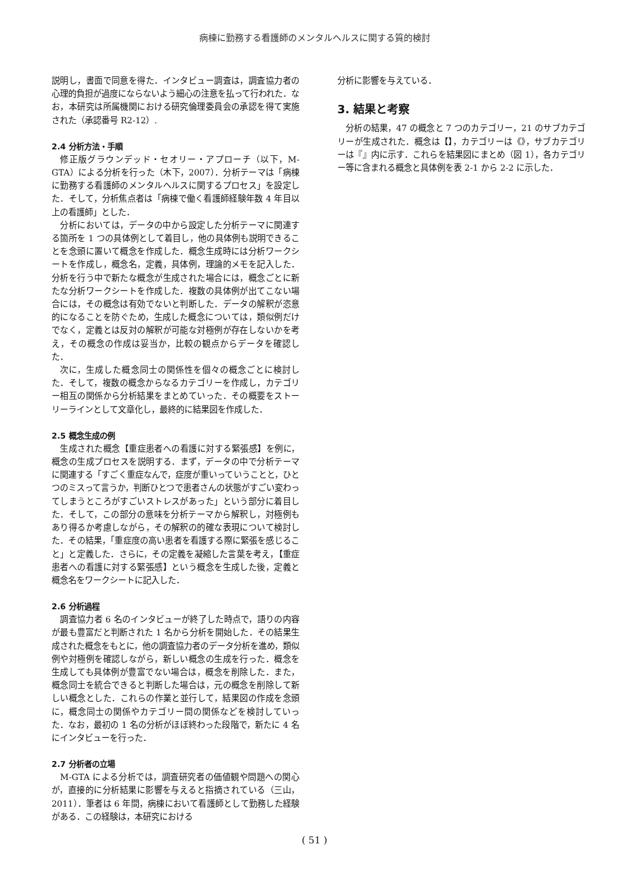病棟に勤務する看護師のメンタルヘルスに関する質的検討
説明し，書面で同意を得た．インタビュー調査は，調査協力者の心理的負担が過度にならないよう細心の注意を払って行われた．なお，本研究は所属機関における研究倫理委員会の承認を得て実施された（承認番号 R2-12）.
2.4 分析方法・手順
修正版グラウンデッド・セオリー・アプローチ（以下，M-GTA）による分析を行った（木下，2007）．分析テーマは「病棟に勤務する看護師のメンタルヘルスに関するプロセス」を設定した．そして，分析焦点者は「病棟で働く看護師経験年数 4 年目以上の看護師」とした．
分析においては，データの中から設定した分析テーマに関連する箇所を 1 つの具体例として着目し，他の具体例も説明できることを念頭に置いて概念を作成した．概念生成時には分析ワークシートを作成し，概念名，定義，具体例，理論的メモを記入した．分析を行う中で新たな概念が生成された場合には，概念ごとに新たな分析ワークシートを作成した．複数の具体例が出てこない場合には，その概念は有効でないと判断した．データの解釈が恣意的になることを防ぐため，生成した概念については，類似例だけでなく，定義とは反対の解釈が可能な対極例が存在しないかを考え，その概念の作成は妥当か，比較の観点からデータを確認した．
次に，生成した概念同士の関係性を個々の概念ごとに検討した．そして，複数の概念からなるカテゴリーを作成し，カテゴリー相互の関係から分析結果をまとめていった．その概要をストーリーラインとして文章化し，最終的に結果図を作成した．
2.5 概念生成の例
生成された概念【重症患者への看護に対する緊張感】を例に，概念の生成プロセスを説明する．まず，データの中で分析テーマに関連する「すごく重症なんで，症度が重いっていうことと，ひとつのミスって言うか，判断ひとつで患者さんの状態がすごい変わってしまうところがすごいストレスがあった」という部分に着目した．そして，この部分の意味を分析テーマから解釈し，対極例もあり得るか考慮しながら，その解釈の的確な表現について検討した．その結果，「重症度の高い患者を看護する際に緊張を感じること」と定義した．さらに，その定義を凝縮した言葉を考え，【重症患者への看護に対する緊張感】という概念を生成した後，定義と概念名をワークシートに記入した．
2.6 分析過程
調査協力者 6 名のインタビューが終了した時点で，語りの内容が最も豊富だと判断された 1 名から分析を開始した．その結果生成された概念をもとに，他の調査協力者のデータ分析を進め，類似例や対極例を確認しながら，新しい概念の生成を行った．概念を生成しても具体例が豊富でない場合は，概念を削除した．また，概念同士を統合できると判断した場合は，元の概念を削除して新しい概念とした．これらの作業と並行して，結果図の作成を念頭に，概念同士の関係やカテゴリー間の関係などを検討していった．なお，最初の 1 名の分析がほぼ終わった段階で，新たに 4 名にインタビューを行った．
2.7 分析者の立場
M-GTA による分析では，調査研究者の価値観や問題への関心が，直接的に分析結果に影響を与えると指摘されている（三山，2011）．筆者は 6 年間，病棟において看護師として勤務した経験がある．この経験は，本研究における
分析に影響を与えている．
3. 結果と考察
分析の結果，47 の概念と 7 つのカテゴリー，21 のサブカテゴリーが生成された．概念は【】，カテゴリーは《》，サブカテゴリーは『』内に示す．これらを結果図にまとめ（図 1），各カテゴリー等に含まれる概念と具体例を表 2-1 から 2-2 に示した．
( 51 )